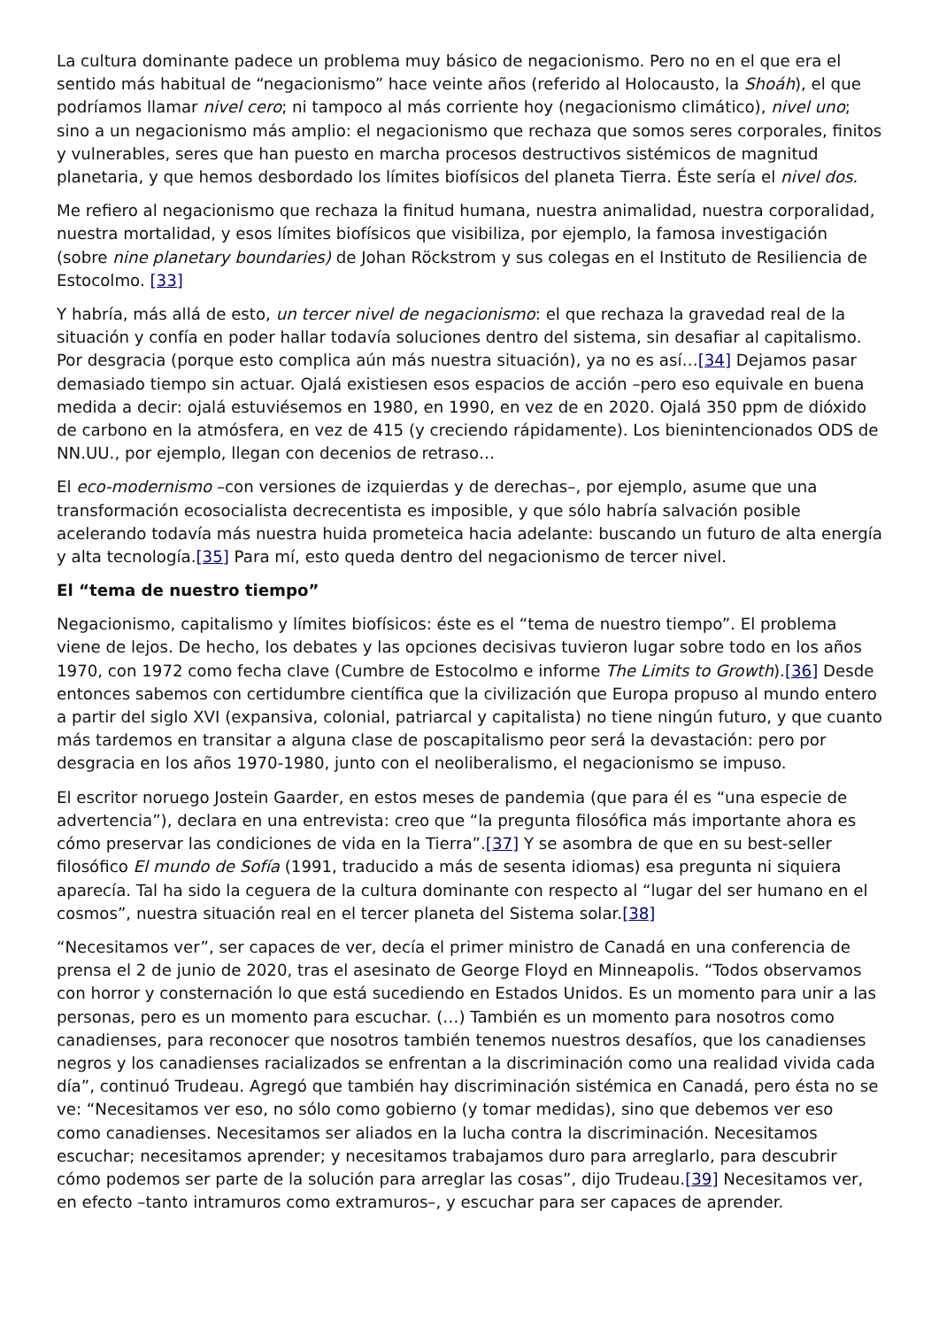La cultura dominante padece un problema muy básico de negacionismo. Pero no en el que era el sentido más habitual de “negacionismo” hace veinte años (referido al Holocausto, la Shoáh), el que podríamos llamar nivel cero; ni tampoco al más corriente hoy (negacionismo climático), nivel uno; sino a un negacionismo más amplio: el negacionismo que rechaza que somos seres corporales, finitos y vulnerables, seres que han puesto en marcha procesos destructivos sistémicos de magnitud planetaria, y que hemos desbordado los límites biofísicos del planeta Tierra. Éste sería el nivel dos.
Me refiero al negacionismo que rechaza la finitud humana, nuestra animalidad, nuestra corporalidad, nuestra mortalidad, y esos límites biofísicos que visibiliza, por ejemplo, la famosa investigación (sobre nine planetary boundaries) de Johan Röckstrom y sus colegas en el Instituto de Resiliencia de Estocolmo. [33]
Y habría, más allá de esto, un tercer nivel de negacionismo: el que rechaza la gravedad real de la situación y confía en poder hallar todavía soluciones dentro del sistema, sin desafiar al capitalismo. Por desgracia (porque esto complica aún más nuestra situación), ya no es así…[34] Dejamos pasar demasiado tiempo sin actuar. Ojalá existiesen esos espacios de acción –pero eso equivale en buena medida a decir: ojalá estuviésemos en 1980, en 1990, en vez de en 2020. Ojalá 350 ppm de dióxido de carbono en la atmósfera, en vez de 415 (y creciendo rápidamente). Los bienintencionados ODS de NN.UU., por ejemplo, llegan con decenios de retraso…
El eco-modernismo –con versiones de izquierdas y de derechas–, por ejemplo, asume que una transformación ecosocialista decrecentista es imposible, y que sólo habría salvación posible acelerando todavía más nuestra huida prometeica hacia adelante: buscando un futuro de alta energía y alta tecnología.[35] Para mí, esto queda dentro del negacionismo de tercer nivel.
El “tema de nuestro tiempo”
Negacionismo, capitalismo y límites biofísicos: éste es el “tema de nuestro tiempo”. El problema viene de lejos. De hecho, los debates y las opciones decisivas tuvieron lugar sobre todo en los años 1970, con 1972 como fecha clave (Cumbre de Estocolmo e informe The Limits to Growth).[36] Desde entonces sabemos con certidumbre científica que la civilización que Europa propuso al mundo entero a partir del siglo XVI (expansiva, colonial, patriarcal y capitalista) no tiene ningún futuro, y que cuanto más tardemos en transitar a alguna clase de poscapitalismo peor será la devastación: pero por desgracia en los años 1970-1980, junto con el neoliberalismo, el negacionismo se impuso.
El escritor noruego Jostein Gaarder, en estos meses de pandemia (que para él es “una especie de advertencia”), declara en una entrevista: creo que “la pregunta filosófica más importante ahora es cómo preservar las condiciones de vida en la Tierra”.[37] Y se asombra de que en su best-seller filosófico El mundo de Sofía (1991, traducido a más de sesenta idiomas) esa pregunta ni siquiera aparecía. Tal ha sido la ceguera de la cultura dominante con respecto al “lugar del ser humano en el cosmos”, nuestra situación real en el tercer planeta del Sistema solar.[38]
“Necesitamos ver”, ser capaces de ver, decía el primer ministro de Canadá en una conferencia de prensa el 2 de junio de 2020, tras el asesinato de George Floyd en Minneapolis. “Todos observamos con horror y consternación lo que está sucediendo en Estados Unidos. Es un momento para unir a las personas, pero es un momento para escuchar. (…) También es un momento para nosotros como canadienses, para reconocer que nosotros también tenemos nuestros desafíos, que los canadienses negros y los canadienses racializados se enfrentan a la discriminación como una realidad vivida cada día”, continuó Trudeau. Agregó que también hay discriminación sistémica en Canadá, pero ésta no se ve: “Necesitamos ver eso, no sólo como gobierno (y tomar medidas), sino que debemos ver eso como canadienses. Necesitamos ser aliados en la lucha contra la discriminación. Necesitamos escuchar; necesitamos aprender; y necesitamos trabajamos duro para arreglarlo, para descubrir cómo podemos ser parte de la solución para arreglar las cosas”, dijo Trudeau.[39] Necesitamos ver, en efecto –tanto intramuros como extramuros–, y escuchar para ser capaces de aprender.